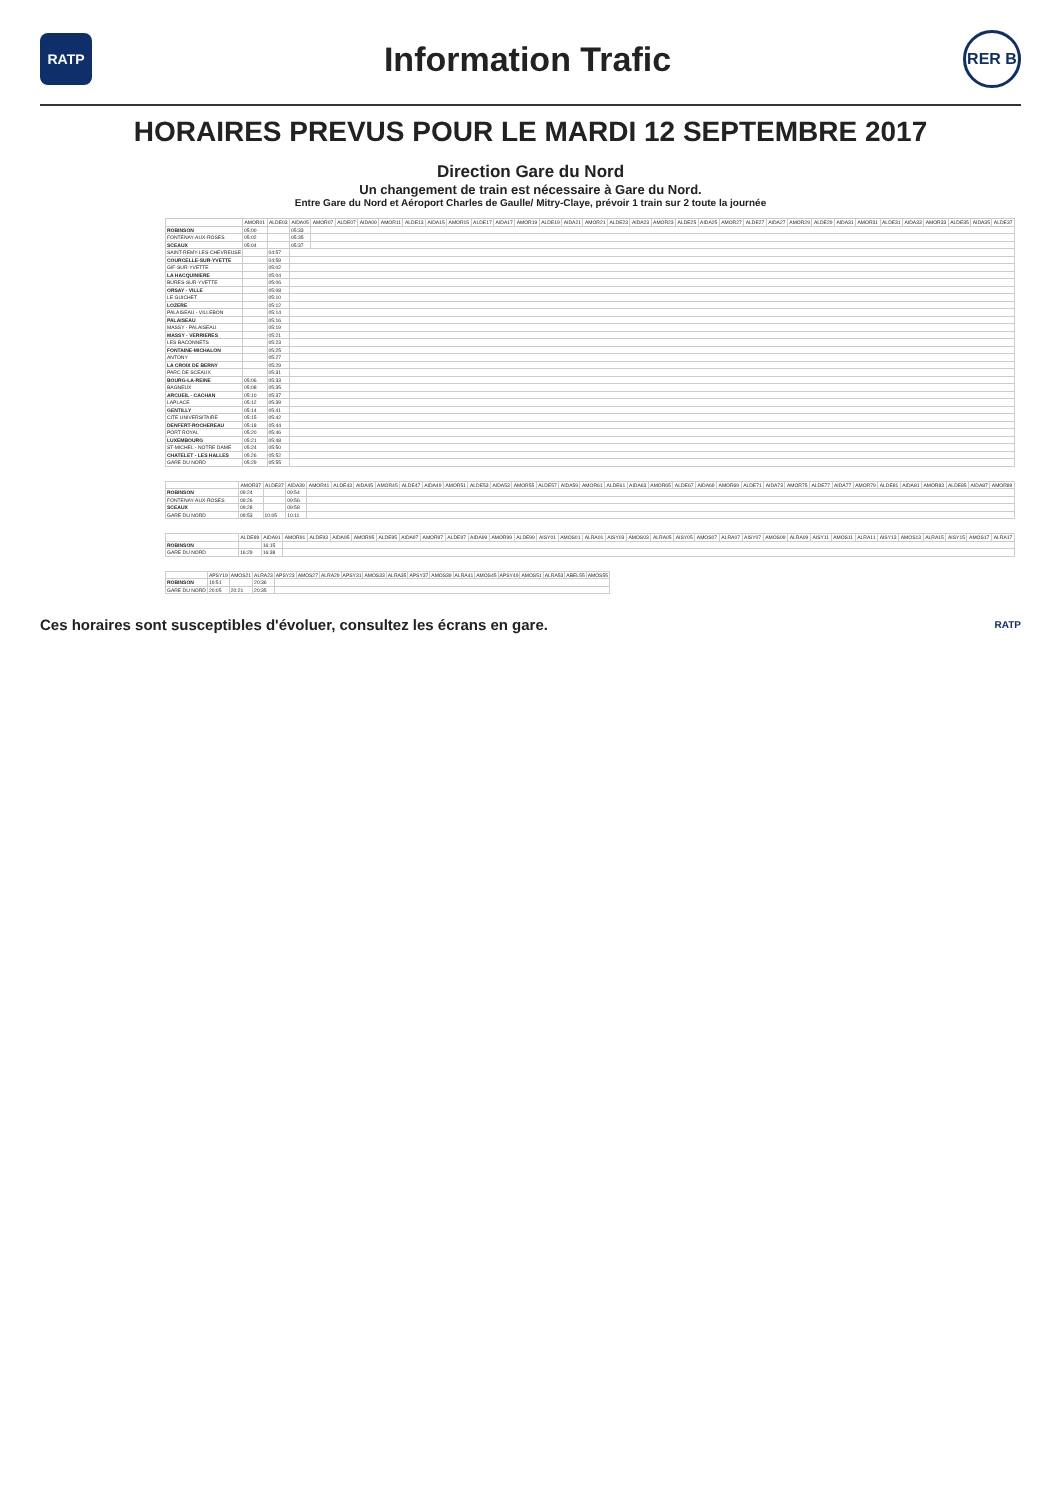RATP
Information Trafic
RER B
HORAIRES PREVUS POUR LE MARDI 12 SEPTEMBRE 2017
Direction Gare du Nord
Un changement de train est nécessaire à Gare du Nord.
Entre Gare du Nord et Aéroport Charles de Gaulle/ Mitry-Claye, prévoir 1 train sur 2 toute la journée
| | AMOR01 | ALDE03 | AIDA05 | AMOR07 | ALDE07 | AIDA09 | AMOR11 | ALDE13 | AIDA15 | AMOR15 | ALDE17 | AIDA17 | AMOR19 | ALDE19 | AIDA21 | AMOR21 | ALDE23 | AIDA23 | AMOR23 | ALDE25 | AIDA25 | AMOR27 | ALDE27 | AIDA27 | AMOR29 | ALDE29 | AIDA31 | AMOR31 | ALDE31 | AIDA33 | AMOR33 | ALDE35 | AIDA35 | ALDE37 |
| --- | --- | --- | --- | --- | --- | --- | --- | --- | --- | --- | --- | --- | --- | --- | --- | --- | --- | --- | --- | --- | --- | --- | --- | --- | --- | --- | --- | --- | --- | --- | --- | --- | --- | --- |
| ROBINSON | 05:00 | | 05:33 | | | | | | | | | | | | | | | | | | | | | | | | | | | | | | | |
| FONTENAY-AUX-ROSES | 05:02 | | 05:35 | | | | | | | | | | | | | | | | | | | | | | | | | | | | | | | |
| SCEAUX | 05:04 | | 05:37 | | | | | | | | | | | | | | | | | | | | | | | | | | | | | | | |
| SAINT-REMY-LES-CHEVREUSE | | 04:57 | | | | | | | | | | | | | | | | | | | | | | | | | | | | | | | | |
| COURCELLE-SUR-YVETTE | | 04:59 | | | | | | | | | | | | | | | | | | | | | | | | | | | | | | | | |
| GIF-SUR-YVETTE | | 05:02 | | | | | | | | | | | | | | | | | | | | | | | | | | | | | | | | |
| LA HACQUINIERE | | 05:04 | | | | | | | | | | | | | | | | | | | | | | | | | | | | | | | | |
| BURES-SUR-YVETTE | | 05:06 | | | | | | | | | | | | | | | | | | | | | | | | | | | | | | | | |
| ORSAY - VILLE | | 05:08 | | | | | | | | | | | | | | | | | | | | | | | | | | | | | | | | |
| LE GUICHET | | 05:10 | | | | | | | | | | | | | | | | | | | | | | | | | | | | | | | | |
| LOZERE | | 05:12 | | | | | | | | | | | | | | | | | | | | | | | | | | | | | | | | |
| PALAISEAU - VILLEBON | | 05:14 | | | | | | | | | | | | | | | | | | | | | | | | | | | | | | | | |
| PALAISEAU | | 05:16 | | | | | | | | | | | | | | | | | | | | | | | | | | | | | | | | |
| MASSY - PALAISEAU | | 05:19 | | | | | | | | | | | | | | | | | | | | | | | | | | | | | | | | |
| MASSY - VERRIERES | | 05:21 | | | | | | | | | | | | | | | | | | | | | | | | | | | | | | | | |
| LES BACONNETS | | 05:23 | | | | | | | | | | | | | | | | | | | | | | | | | | | | | | | | |
| FONTAINE-MICHALON | | 05:25 | | | | | | | | | | | | | | | | | | | | | | | | | | | | | | | | |
| ANTONY | | 05:27 | | | | | | | | | | | | | | | | | | | | | | | | | | | | | | | | |
| LA CROIX DE BERNY | | 05:29 | | | | | | | | | | | | | | | | | | | | | | | | | | | | | | | | |
| PARC DE SCEAUX | | 05:31 | | | | | | | | | | | | | | | | | | | | | | | | | | | | | | | | |
| BOURG-LA-REINE | 05:06 | 05:33 | | | | | | | | | | | | | | | | | | | | | | | | | | | | | | | | |
| BAGNEUX | 05:08 | 05:35 | | | | | | | | | | | | | | | | | | | | | | | | | | | | | | | | |
| ARCUEIL - CACHAN | 05:10 | 05:37 | | | | | | | | | | | | | | | | | | | | | | | | | | | | | | | | |
| LAPLACE | 05:12 | 05:39 | | | | | | | | | | | | | | | | | | | | | | | | | | | | | | | | |
| GENTILLY | 05:14 | 05:41 | | | | | | | | | | | | | | | | | | | | | | | | | | | | | | | | |
| CITE UNIVERSITAIRE | 05:15 | 05:42 | | | | | | | | | | | | | | | | | | | | | | | | | | | | | | | | |
| DENFERT-ROCHEREAU | 05:18 | 05:44 | | | | | | | | | | | | | | | | | | | | | | | | | | | | | | | | |
| PORT ROYAL | 05:20 | 05:46 | | | | | | | | | | | | | | | | | | | | | | | | | | | | | | | | |
| LUXEMBOURG | 05:21 | 05:48 | | | | | | | | | | | | | | | | | | | | | | | | | | | | | | | | |
| ST-MICHEL - NOTRE DAME | 05:24 | 05:50 | | | | | | | | | | | | | | | | | | | | | | | | | | | | | | | | |
| CHATELET - LES HALLES | 05:26 | 05:52 | | | | | | | | | | | | | | | | | | | | | | | | | | | | | | | | |
| GARE DU NORD | 05:29 | 05:55 | | | | | | | | | | | | | | | | | | | | | | | | | | | | | | | | |
| | AMOR37 | ALDE37 | AIDA39 | AMOR41 | ALDE43 | AIDA45 | AMOR45 | ALDE47 | AIDA49 | AMOR51 | ALDE53 | AIDA53 | AMOR55 | ALDE57 | AIDA59 | AMOR61 | ALDE61 | AIDA63 | AMOR65 | ALDE67 | AIDA69 | AMOR69 | ALDE71 | AIDA73 | AMOR75 | ALDE77 | AIDA77 | AMOR79 | ALDE81 | AIDA81 | AMOR83 | ALDE85 | AIDA87 | AMOR89 |
| --- | --- | --- | --- | --- | --- | --- | --- | --- | --- | --- | --- | --- | --- | --- | --- | --- | --- | --- | --- | --- | --- | --- | --- | --- | --- | --- | --- | --- | --- | --- | --- | --- | --- | --- |
| ROBINSON | 09:24 | | 09:54 | | | | | | | | | | | | | | | | | | | | | | | | | | | | | | | |
| FONTENAY-AUX-ROSES | 09:26 | | 09:56 | | | | | | | | | | | | | | | | | | | | | | | | | | | | | | | |
| SCEAUX | 09:28 | | 09:58 | | | | | | | | | | | | | | | | | | | | | | | | | | | | | | | |
| GARE DU NORD | 09:53 | 10:05 | 10:11 | | | | | | | | | | | | | | | | | | | | | | | | | | | | | | | |
| | ALDE89 | AIDA91 | AMOR91 | ALDE93 | AIDA95 | AMOR95 | ALDE95 | AIDA97 | AMOR97 | ALDE97 | AIDA99 | AMOR99 | ALDE99 | AISY01 | AMOS01 | ALRA01 | AISY03 | AMOS03 | ALRA05 | AISY05 | AMOS07 | ALRA07 | AISY07 | AMOS09 | ALRA09 | AISY11 | AMOS11 | ALRA11 | AISY13 | AMOS13 | ALRA15 | AISY15 | AMOS17 | ALRA17 |
| --- | --- | --- | --- | --- | --- | --- | --- | --- | --- | --- | --- | --- | --- | --- | --- | --- | --- | --- | --- | --- | --- | --- | --- | --- | --- | --- | --- | --- | --- | --- | --- | --- | --- | --- |
| ROBINSON | | 16:15 | | | | | | | | | | | | | | | | | | | | | | | | | | | | | | | | |
| GARE DU NORD | 16:29 | 16:38 | | | | | | | | | | | | | | | | | | | | | | | | | | | | | | | | |
| | APSY19 | AMOS21 | ALRA23 | APSY23 | AMOS27 | ALRA29 | APSY31 | AMOS33 | ALRA35 | APSY37 | AMOS39 | ALRA41 | AMOS45 | APSY49 | AMOS51 | ALRA53 | ABEL55 | AMOS55 |
| --- | --- | --- | --- | --- | --- | --- | --- | --- | --- | --- | --- | --- | --- | --- | --- | --- | --- | --- |
| ROBINSON | 19:51 | | 20:36 | | | | | | | | | | | | | | | |
| GARE DU NORD | 20:05 | 20:21 | 20:35 | | | | | | | | | | | | | | | |
Ces horaires sont susceptibles d'évoluer, consultez les écrans en gare.
RATP